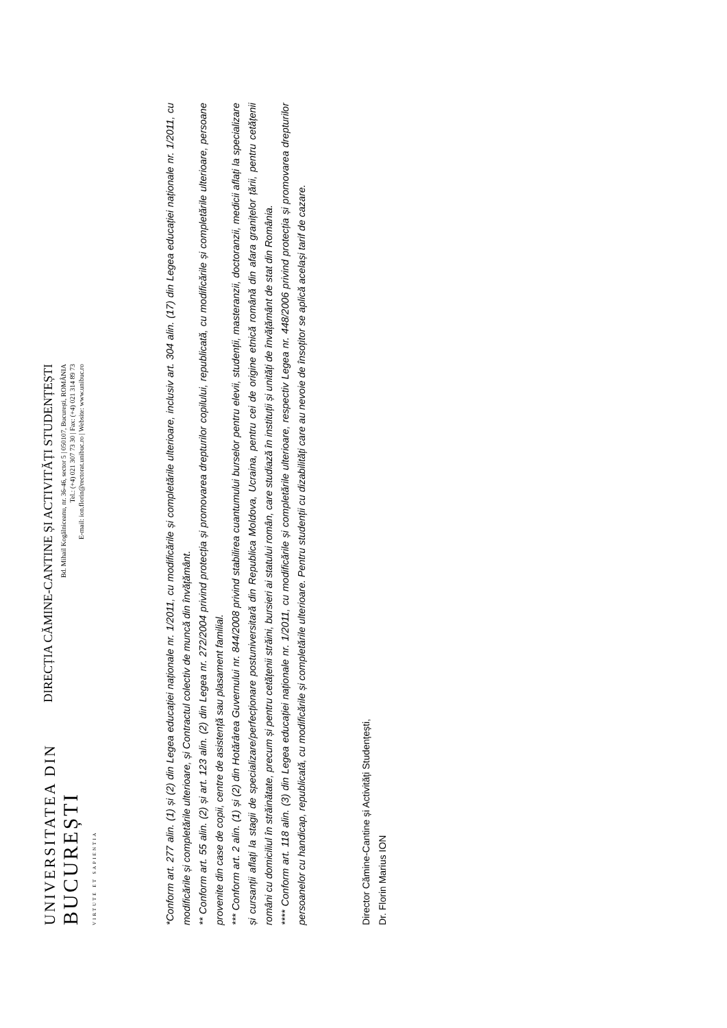UNIVERSITATEA DIN
BUCUREȘTI
VIRTUTE ET SAPIENTIA
DIRECȚIA CĂMINE-CANTINE ȘI ACTIVITĂȚI STUDENȚEȘTI
Bd. Mihail Kogălniceanu, nr. 36-46, sector 5 | 050107, București, ROMÂNIA
Tel.: (+4) 021 307 73 30 | Fax: (+4) 021 314 89 73
E-mail: ion.florin@rectorat.unibuc.ro | Website: www.unibuc.ro
*Conform art. 277 alin. (1) și (2) din Legea educației naționale nr. 1/2011, cu modificările și completările ulterioare, inclusiv art. 304 alin. (17) din Legea educației naționale nr. 1/2011, cu modificările și completările ulterioare, și Contractul colectiv de muncă din învățământ.
** Conform art. 55 alin. (2) și art. 123 alin. (2) din Legea nr. 272/2004 privind protecția și promovarea drepturilor copilului, republicată, cu modificările și completările ulterioare, persoane provenite din case de copii, centre de asistență sau plasament familial.
*** Conform art. 2 alin. (1) și (2) din Hotărârea Guvernului nr. 844/2008 privind stabilirea cuantumului burselor pentru elevii, studenții, masteranzii, doctoranzii, medicii aflați la specializare și cursanții aflați la stagii de specializare/perfecționare postuniversitară din Republica Moldova, Ucraina, pentru cei de origine etnică română din afara granițelor țării, pentru cetățenii români cu domiciliul în străinătate, precum și pentru cetățenii străini, bursieri ai statului român, care studiază în instituții și unități de învățământ de stat din România.
**** Conform art. 118 alin. (3) din Legea educației naționale nr. 1/2011, cu modificările și completările ulterioare, respectiv Legea nr. 448/2006 privind protecția și promovarea drepturilor persoanelor cu handicap, republicată, cu modificările și completările ulterioare. Pentru studenții cu dizabilități care au nevoie de însoțitor se aplică același tarif de cazare.
Director Cămine-Cantine și Activități Studențești,
Dr. Florin Marius ION